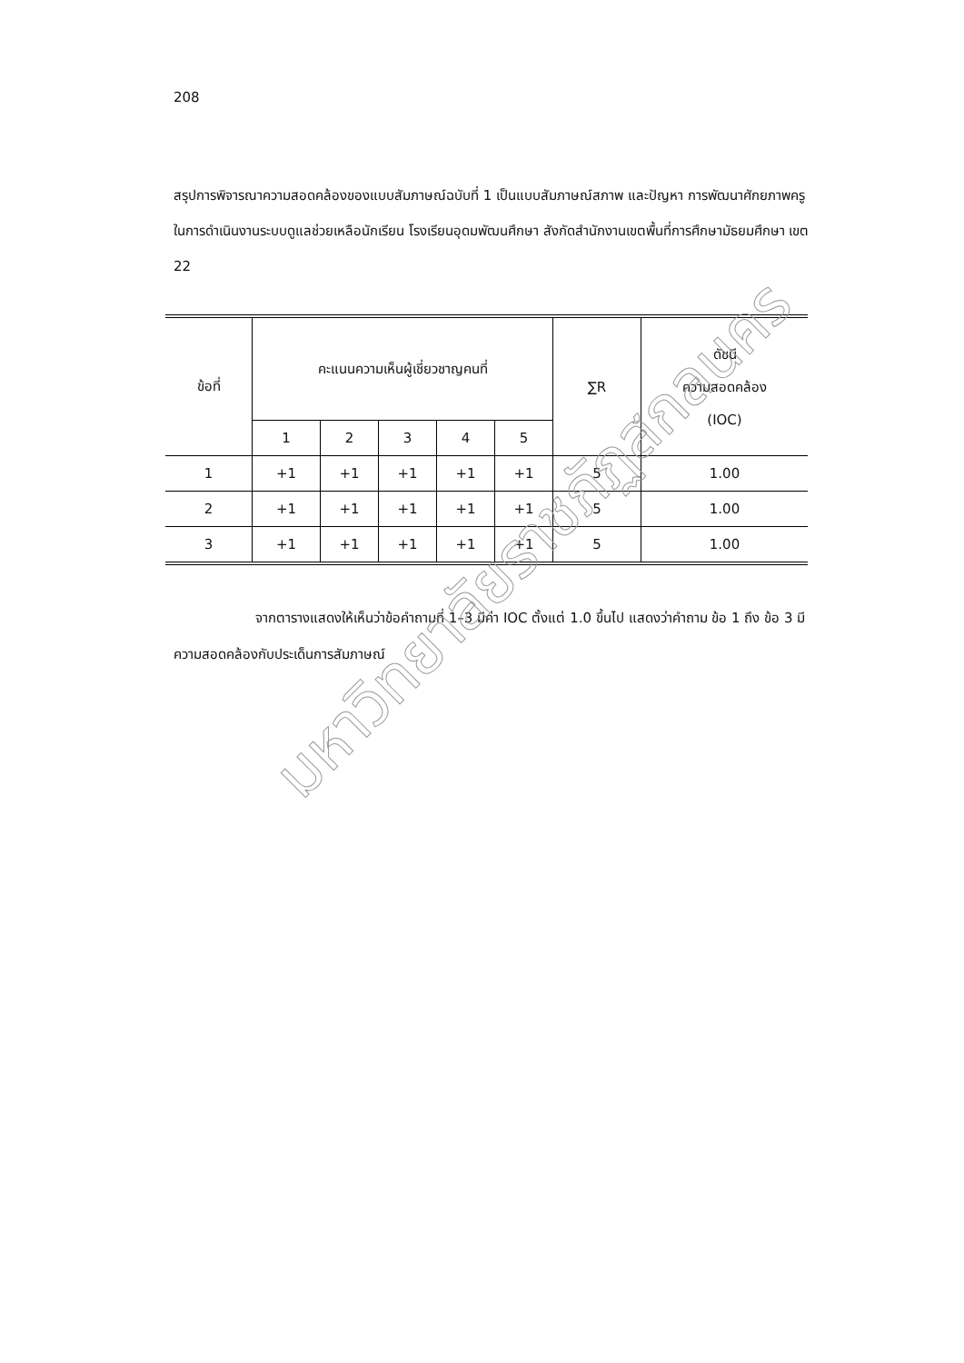208
สรุปการพิจารณาความสอดคล้องของแบบสัมภาษณ์ฉบับที่ 1 เป็นแบบสัมภาษณ์สภาพ และปัญหา การพัฒนาศักยภาพครู ในการดำเนินงานระบบดูแลช่วยเหลือนักเรียน โรงเรียนอุดมพัฒนศึกษา สังกัดสำนักงานเขตพื้นที่การศึกษามัธยมศึกษา เขต 22
| ข้อที่ | คะแนนความเห็นผู้เชี่ยวชาญคนที่ | | | | | ∑R | ดัชนี ความสอดคล้อง (IOC) |
| --- | --- | --- | --- | --- | --- | --- | --- |
| | 1 | 2 | 3 | 4 | 5 | | |
| 1 | +1 | +1 | +1 | +1 | +1 | 5 | 1.00 |
| 2 | +1 | +1 | +1 | +1 | +1 | 5 | 1.00 |
| 3 | +1 | +1 | +1 | +1 | +1 | 5 | 1.00 |
จากตารางแสดงให้เห็นว่าข้อคำถามที่ 1–3 มีค่า IOC ตั้งแต่ 1.0 ขึ้นไป แสดงว่าคำถาม ข้อ 1 ถึง ข้อ 3 มีความสอดคล้องกับประเด็นการสัมภาษณ์
มหาวิทยาลัยราชภัฏสกลนคร